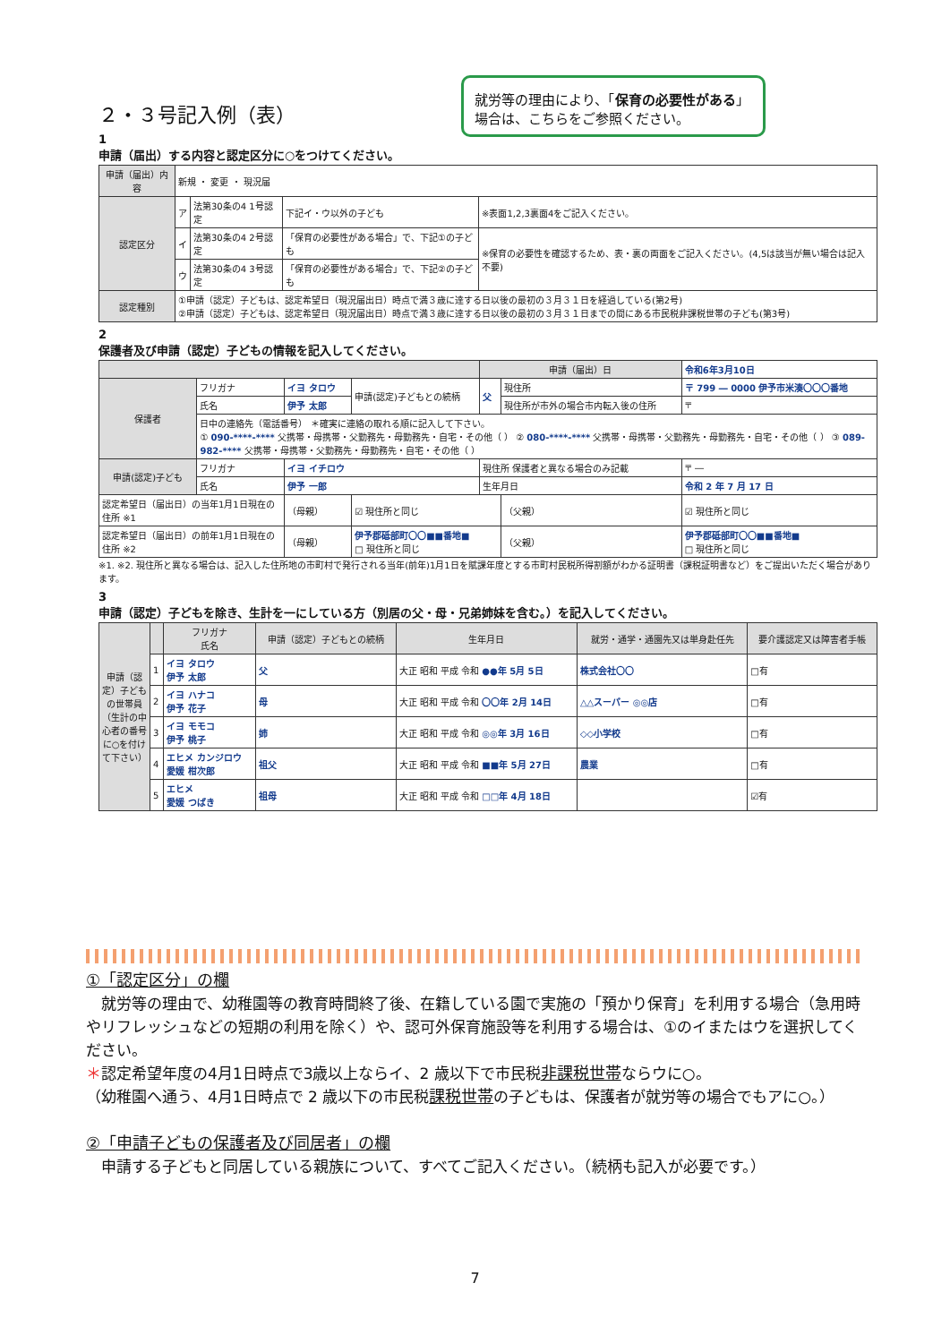就労等の理由により、「保育の必要性がある」場合は、こちらをご参照ください。
２・３号記入例（表）
1
申請（届出）する内容と認定区分に○をつけてください。
| 申請（届出）内容 | 新規 ・ 変更 ・ 現況届 | | | |
| 認定区分 | ア | 法第30条の4 1号認定 | 下記イ・ウ以外の子ども | ※表面1,2,3裏面4をご記入ください。 |
| | イ | 法第30条の4 2号認定 | 「保育の必要性がある場合」で、下記①の子ども | ※保育の必要性を確認するため、表・裏の両面をご記入ください。(4,5は該当が無い場合は記入不要) |
| | ウ | 法第30条の4 3号認定 | 「保育の必要性がある場合」で、下記②の子ども | |
| 認定種別 | ①申請（認定）子どもは、認定希望日（現況届出日）時点で満３歳に達する日以後の最初の３月３１日を経過している(第2号) ②申請（認定）子どもは、認定希望日（現況届出日）時点で満３歳に達する日以後の最初の３月３１日までの間にある市民税非課税世帯の子ども(第3号) | | | |
2
保護者及び申請（認定）子どもの情報を記入してください。
| | | | | 申請（届出）日 | | 令和6年3月10日 |
| 保護者 | フリガナ | イヨ タロウ | 申請(認定)子どもとの続柄 | 父 | 現住所 | 〒 799 ― 0000 伊予市米湊〇〇〇番地 |
| | 氏名 | 伊予 太郎 | | | 現住所が市外の場合市内転入後の住所 | 〒 |
| | 日中の連絡先（電話番号） ＊確実に連絡の取れる順に記入して下さい。 ① 090-****-**** 父携帯・母携帯・父勤務先・母勤務先・自宅・その他（ ） ② 080-****-**** 父携帯・母携帯・父勤務先・母勤務先・自宅・その他（ ） ③ 089-982-**** 父携帯・母携帯・父勤務先・母勤務先・自宅・その他（ ） | | | | | |
| 申請(認定)子ども | フリガナ | イヨ イチロウ | | 現住所 保護者と異なる場合のみ記載 | | 〒 ― |
| | 氏名 | 伊予 一郎 | | 生年月日 | | 令和 2 年 7 月 17 日 |
| 認定希望日（届出日）の当年1月1日現在の住所 ※1 | | （母親） | ☑ 現住所と同じ | | （父親） | ☑ 現住所と同じ |
| 認定希望日（届出日）の前年1月1日現在の住所 ※2 | | （母親） | 伊予郡砥部町〇〇■■番地■ □ 現住所と同じ | | （父親） | 伊予郡砥部町〇〇■■番地■ □ 現住所と同じ |
※1. ※2. 現住所と異なる場合は、記入した住所地の市町村で発行される当年(前年)1月1日を賦課年度とする市町村民税所得割額がわかる証明書（課税証明書など）をご提出いただく場合があります。
3
申請（認定）子どもを除き、生計を一にしている方（別居の父・母・兄弟姉妹を含む。）を記入してください。
| 申請（認定）子どもの世帯員（生計の中心者の番号に○を付けて下さい） | | フリガナ 氏名 | 申請（認定）子どもとの続柄 | 生年月日 | 就労・通学・通園先又は単身赴任先 | 要介護認定又は障害者手帳 |
| --- | --- | --- | --- | --- | --- | --- |
| | 1 | イヨ タロウ 伊予 太郎 | 父 | 大正 昭和 平成 令和 ●●年 5月 5日 | 株式会社〇〇 | □有 |
| | 2 | イヨ ハナコ 伊予 花子 | 母 | 大正 昭和 平成 令和 〇〇年 2月 14日 | △△スーパー ◎◎店 | □有 |
| | 3 | イヨ モモコ 伊予 桃子 | 姉 | 大正 昭和 平成 令和 ◎◎年 3月 16日 | ◇◇小学校 | □有 |
| | 4 | エヒメ カンジロウ 愛媛 柑次郎 | 祖父 | 大正 昭和 平成 令和 ■■年 5月 27日 | 農業 | □有 |
| | 5 | エヒメ 愛媛 つばき | 祖母 | 大正 昭和 平成 令和 □□年 4月 18日 | | ☑有 |
①「認定区分」の欄
　就労等の理由で、幼稚園等の教育時間終了後、在籍している園で実施の「預かり保育」を利用する場合（急用時やリフレッシュなどの短期の利用を除く）や、認可外保育施設等を利用する場合は、①のイまたはウを選択してください。
＊認定希望年度の4月1日時点で3歳以上ならイ、2 歳以下で市民税非課税世帯ならウに○。
（幼稚園へ通う、4月1日時点で 2 歳以下の市民税課税世帯の子どもは、保護者が就労等の場合でもアに○。）
②「申請子どもの保護者及び同居者」の欄
　申請する子どもと同居している親族について、すべてご記入ください。（続柄も記入が必要です。）
7